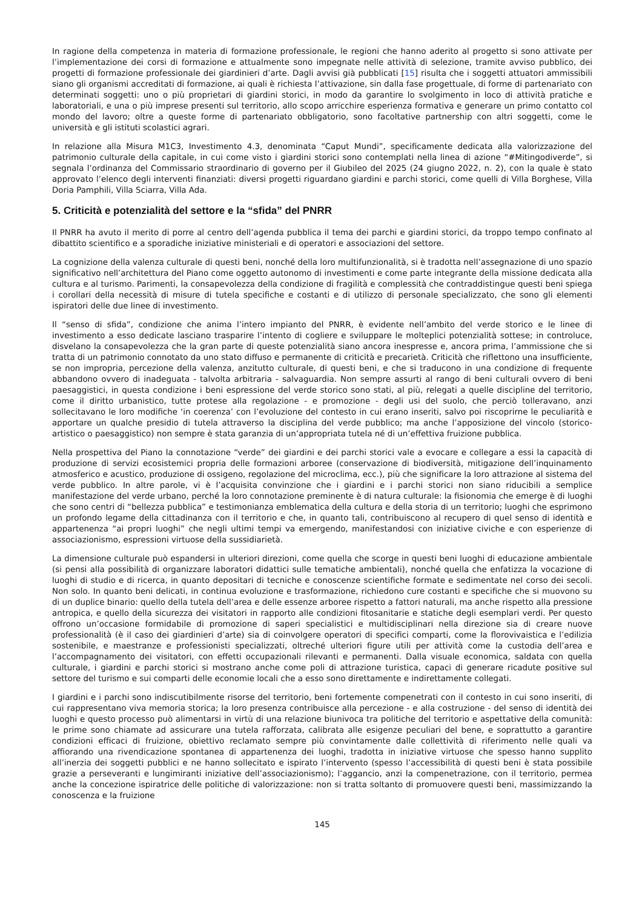In ragione della competenza in materia di formazione professionale, le regioni che hanno aderito al progetto si sono attivate per l’implementazione dei corsi di formazione e attualmente sono impegnate nelle attività di selezione, tramite avviso pubblico, dei progetti di formazione professionale dei giardinieri d’arte. Dagli avvisi già pubblicati [15] risulta che i soggetti attuatori ammissibili siano gli organismi accreditati di formazione, ai quali è richiesta l’attivazione, sin dalla fase progettuale, di forme di partenariato con determinati soggetti: uno o più proprietari di giardini storici, in modo da garantire lo svolgimento in loco di attività pratiche e laboratoriali, e una o più imprese presenti sul territorio, allo scopo arricchire esperienza formativa e generare un primo contatto col mondo del lavoro; oltre a queste forme di partenariato obbligatorio, sono facoltative partnership con altri soggetti, come le università e gli istituti scolastici agrari.
In relazione alla Misura M1C3, Investimento 4.3, denominata “Caput Mundi”, specificamente dedicata alla valorizzazione del patrimonio culturale della capitale, in cui come visto i giardini storici sono contemplati nella linea di azione “#Mitingodiverde”, si segnala l’ordinanza del Commissario straordinario di governo per il Giubileo del 2025 (24 giugno 2022, n. 2), con la quale è stato approvato l’elenco degli interventi finanziati: diversi progetti riguardano giardini e parchi storici, come quelli di Villa Borghese, Villa Doria Pamphili, Villa Sciarra, Villa Ada.
5. Criticità e potenzialità del settore e la “sfida” del PNRR
Il PNRR ha avuto il merito di porre al centro dell’agenda pubblica il tema dei parchi e giardini storici, da troppo tempo confinato al dibattito scientifico e a sporadiche iniziative ministeriali e di operatori e associazioni del settore.
La cognizione della valenza culturale di questi beni, nonché della loro multifunzionalità, si è tradotta nell’assegnazione di uno spazio significativo nell’architettura del Piano come oggetto autonomo di investimenti e come parte integrante della missione dedicata alla cultura e al turismo. Parimenti, la consapevolezza della condizione di fragilità e complessità che contraddistingue questi beni spiega i corollari della necessità di misure di tutela specifiche e costanti e di utilizzo di personale specializzato, che sono gli elementi ispiratori delle due linee di investimento.
Il “senso di sfida”, condizione che anima l’intero impianto del PNRR, è evidente nell’ambito del verde storico e le linee di investimento a esso dedicate lasciano trasparire l’intento di cogliere e sviluppare le molteplici potenzialità sottese; in controluce, disvelano la consapevolezza che la gran parte di queste potenzialità siano ancora inespresse e, ancora prima, l’ammissione che si tratta di un patrimonio connotato da uno stato diffuso e permanente di criticità e precarietà. Criticità che riflettono una insufficiente, se non impropria, percezione della valenza, anzitutto culturale, di questi beni, e che si traducono in una condizione di frequente abbandono ovvero di inadeguata - talvolta arbitraria - salvaguardia. Non sempre assurti al rango di beni culturali ovvero di beni paesaggistici, in questa condizione i beni espressione del verde storico sono stati, al più, relegati a quelle discipline del territorio, come il diritto urbanistico, tutte protese alla regolazione - e promozione - degli usi del suolo, che perciò tolleravano, anzi sollecitavano le loro modifiche ‘in coerenza’ con l’evoluzione del contesto in cui erano inseriti, salvo poi riscoprirne le peculiarità e apportare un qualche presidio di tutela attraverso la disciplina del verde pubblico; ma anche l’apposizione del vincolo (storico-artistico o paesaggistico) non sempre è stata garanzia di un’appropriata tutela né di un’effettiva fruizione pubblica.
Nella prospettiva del Piano la connotazione “verde” dei giardini e dei parchi storici vale a evocare e collegare a essi la capacità di produzione di servizi ecosistemici propria delle formazioni arboree (conservazione di biodiversità, mitigazione dell’inquinamento atmosferico e acustico, produzione di ossigeno, regolazione del microclima, ecc.), più che significare la loro attrazione al sistema del verde pubblico. In altre parole, vi è l’acquisita convinzione che i giardini e i parchi storici non siano riducibili a semplice manifestazione del verde urbano, perché la loro connotazione preminente è di natura culturale: la fisionomia che emerge è di luoghi che sono centri di “bellezza pubblica” e testimonianza emblematica della cultura e della storia di un territorio; luoghi che esprimono un profondo legame della cittadinanza con il territorio e che, in quanto tali, contribuiscono al recupero di quel senso di identità e appartenenza “ai propri luoghi” che negli ultimi tempi va emergendo, manifestandosi con iniziative civiche e con esperienze di associazionismo, espressioni virtuose della sussidiarietà.
La dimensione culturale può espandersi in ulteriori direzioni, come quella che scorge in questi beni luoghi di educazione ambientale (si pensi alla possibilità di organizzare laboratori didattici sulle tematiche ambientali), nonché quella che enfatizza la vocazione di luoghi di studio e di ricerca, in quanto depositari di tecniche e conoscenze scientifiche formate e sedimentate nel corso dei secoli. Non solo. In quanto beni delicati, in continua evoluzione e trasformazione, richiedono cure costanti e specifiche che si muovono su di un duplice binario: quello della tutela dell’area e delle essenze arboree rispetto a fattori naturali, ma anche rispetto alla pressione antropica, e quello della sicurezza dei visitatori in rapporto alle condizioni fitosanitarie e statiche degli esemplari verdi. Per questo offrono un’occasione formidabile di promozione di saperi specialistici e multidisciplinari nella direzione sia di creare nuove professionalità (è il caso dei giardinieri d’arte) sia di coinvolgere operatori di specifici comparti, come la florovivaistica e l’edilizia sostenibile, e maestranze e professionisti specializzati, oltreché ulteriori figure utili per attività come la custodia dell’area e l’accompagnamento dei visitatori, con effetti occupazionali rilevanti e permanenti. Dalla visuale economica, saldata con quella culturale, i giardini e parchi storici si mostrano anche come poli di attrazione turistica, capaci di generare ricadute positive sul settore del turismo e sui comparti delle economie locali che a esso sono direttamente e indirettamente collegati.
I giardini e i parchi sono indiscutibilmente risorse del territorio, beni fortemente compenetrati con il contesto in cui sono inseriti, di cui rappresentano viva memoria storica; la loro presenza contribuisce alla percezione - e alla costruzione - del senso di identità dei luoghi e questo processo può alimentarsi in virtù di una relazione biunivoca tra politiche del territorio e aspettative della comunità: le prime sono chiamate ad assicurare una tutela rafforzata, calibrata alle esigenze peculiari del bene, e soprattutto a garantire condizioni efficaci di fruizione, obiettivo reclamato sempre più convintamente dalle collettività di riferimento nelle quali va affiorando una rivendicazione spontanea di appartenenza dei luoghi, tradotta in iniziative virtuose che spesso hanno supplito all’inerzia dei soggetti pubblici e ne hanno sollecitato e ispirato l’intervento (spesso l’accessibilità di questi beni è stata possibile grazie a perseveranti e lungimiranti iniziative dell’associazionismo); l’aggancio, anzi la compenetrazione, con il territorio, permea anche la concezione ispiratrice delle politiche di valorizzazione: non si tratta soltanto di promuovere questi beni, massimizzando la conoscenza e la fruizione
145